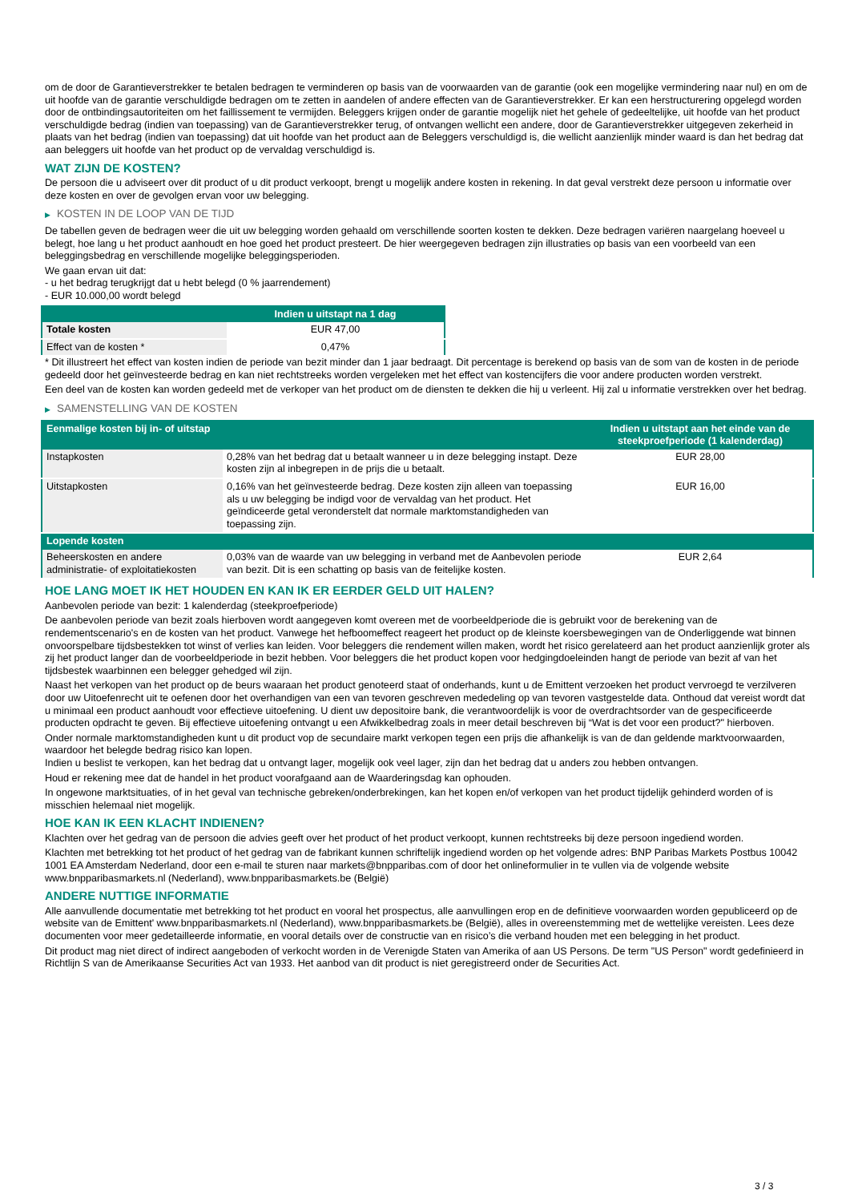om de door de Garantieverstrekker te betalen bedragen te verminderen op basis van de voorwaarden van de garantie (ook een mogelijke vermindering naar nul) en om de uit hoofde van de garantie verschuldigde bedragen om te zetten in aandelen of andere effecten van de Garantieverstrekker. Er kan een herstructurering opgelegd worden door de ontbindingsautoriteiten om het faillissement te vermijden. Beleggers krijgen onder de garantie mogelijk niet het gehele of gedeeltelijke, uit hoofde van het product verschuldigde bedrag (indien van toepassing) van de Garantieverstrekker terug, of ontvangen wellicht een andere, door de Garantieverstrekker uitgegeven zekerheid in plaats van het bedrag (indien van toepassing) dat uit hoofde van het product aan de Beleggers verschuldigd is, die wellicht aanzienlijk minder waard is dan het bedrag dat aan beleggers uit hoofde van het product op de vervaldag verschuldigd is.
WAT ZIJN DE KOSTEN?
De persoon die u adviseert over dit product of u dit product verkoopt, brengt u mogelijk andere kosten in rekening. In dat geval verstrekt deze persoon u informatie over deze kosten en over de gevolgen ervan voor uw belegging.
▶ KOSTEN IN DE LOOP VAN DE TIJD
De tabellen geven de bedragen weer die uit uw belegging worden gehaald om verschillende soorten kosten te dekken. Deze bedragen variëren naargelang hoeveel u belegt, hoe lang u het product aanhoudt en hoe goed het product presteert. De hier weergegeven bedragen zijn illustraties op basis van een voorbeeld van een beleggingsbedrag en verschillende mogelijke beleggingsperioden.
We gaan ervan uit dat:
- u het bedrag terugkrijgt dat u hebt belegd (0 % jaarrendement)
- EUR 10.000,00 wordt belegd
| | Indien u uitstapt na 1 dag |
| --- | --- |
| Totale kosten | EUR 47,00 |
| Effect van de kosten * | 0,47% |
* Dit illustreert het effect van kosten indien de periode van bezit minder dan 1 jaar bedraagt. Dit percentage is berekend op basis van de som van de kosten in de periode gedeeld door het geïnvesteerde bedrag en kan niet rechtstreeks worden vergeleken met het effect van kostencijfers die voor andere producten worden verstrekt.
Een deel van de kosten kan worden gedeeld met de verkoper van het product om de diensten te dekken die hij u verleent. Hij zal u informatie verstrekken over het bedrag.
▶ SAMENSTELLING VAN DE KOSTEN
| Eenmalige kosten bij in- of uitstap | | Indien u uitstapt aan het einde van de steekproefperiode (1 kalenderdag) |
| --- | --- | --- |
| Instapkosten | 0,28% van het bedrag dat u betaalt wanneer u in deze belegging instapt. Deze kosten zijn al inbegrepen in de prijs die u betaalt. | EUR 28,00 |
| Uitstapkosten | 0,16% van het geïnvesteerde bedrag. Deze kosten zijn alleen van toepassing als u uw belegging be indigd voor de vervaldag van het product. Het geïndiceerde getal veronderstelt dat normale marktomstandigheden van toepassing zijn. | EUR 16,00 |
| Lopende kosten | | |
| Beheerskosten en andere administratie- of exploitatiekosten | 0,03% van de waarde van uw belegging in verband met de Aanbevolen periode van bezit. Dit is een schatting op basis van de feitelijke kosten. | EUR 2,64 |
HOE LANG MOET IK HET HOUDEN EN KAN IK ER EERDER GELD UIT HALEN?
Aanbevolen periode van bezit: 1 kalenderdag (steekproefperiode)
De aanbevolen periode van bezit zoals hierboven wordt aangegeven komt overeen met de voorbeeldperiode die is gebruikt voor de berekening van de rendementscenario's en de kosten van het product. Vanwege het hefboomeffect reageert het product op de kleinste koersbewegingen van de Onderliggende wat binnen onvoorspelbare tijdsbestekken tot winst of verlies kan leiden. Voor beleggers die rendement willen maken, wordt het risico gerelateerd aan het product aanzienlijk groter als zij het product langer dan de voorbeeldperiode in bezit hebben. Voor beleggers die het product kopen voor hedgingdoeleinden hangt de periode van bezit af van het tijdsbestek waarbinnen een belegger gehedged wil zijn.
Naast het verkopen van het product op de beurs waaraan het product genoteerd staat of onderhands, kunt u de Emittent verzoeken het product vervroegd te verzilveren door uw Uitoefenrecht uit te oefenen door het overhandigen van een van tevoren geschreven mededeling op van tevoren vastgestelde data. Onthoud dat vereist wordt dat u minimaal een product aanhoudt voor effectieve uitoefening. U dient uw depositoire bank, die verantwoordelijk is voor de overdrachtsorder van de gespecificeerde producten opdracht te geven. Bij effectieve uitoefening ontvangt u een Afwikkelbedrag zoals in meer detail beschreven bij “Wat is det voor een product?" hierboven.
Onder normale marktomstandigheden kunt u dit product vop de secundaire markt verkopen tegen een prijs die afhankelijk is van de dan geldende marktvoorwaarden, waardoor het belegde bedrag risico kan lopen.
Indien u beslist te verkopen, kan het bedrag dat u ontvangt lager, mogelijk ook veel lager, zijn dan het bedrag dat u anders zou hebben ontvangen.
Houd er rekening mee dat de handel in het product voorafgaand aan de Waarderingsdag kan ophouden.
In ongewone marktsituaties, of in het geval van technische gebreken/onderbrekingen, kan het kopen en/of verkopen van het product tijdelijk gehinderd worden of is misschien helemaal niet mogelijk.
HOE KAN IK EEN KLACHT INDIENEN?
Klachten over het gedrag van de persoon die advies geeft over het product of het product verkoopt, kunnen rechtstreeks bij deze persoon ingediend worden.
Klachten met betrekking tot het product of het gedrag van de fabrikant kunnen schriftelijk ingediend worden op het volgende adres: BNP Paribas Markets Postbus 10042 1001 EA Amsterdam Nederland, door een e-mail te sturen naar markets@bnpparibas.com of door het onlineformulier in te vullen via de volgende website www.bnpparibasmarkets.nl (Nederland), www.bnpparibasmarkets.be (België)
ANDERE NUTTIGE INFORMATIE
Alle aanvullende documentatie met betrekking tot het product en vooral het prospectus, alle aanvullingen erop en de definitieve voorwaarden worden gepubliceerd op de website van de Emittent' www.bnpparibasmarkets.nl (Nederland), www.bnpparibasmarkets.be (België), alles in overeenstemming met de wettelijke vereisten. Lees deze documenten voor meer gedetailleerde informatie, en vooral details over de constructie van en risico’s die verband houden met een belegging in het product.
Dit product mag niet direct of indirect aangeboden of verkocht worden in de Verenigde Staten van Amerika of aan US Persons. De term "US Person" wordt gedefinieerd in Richtlijn S van de Amerikaanse Securities Act van 1933. Het aanbod van dit product is niet geregistreerd onder de Securities Act.
3 / 3